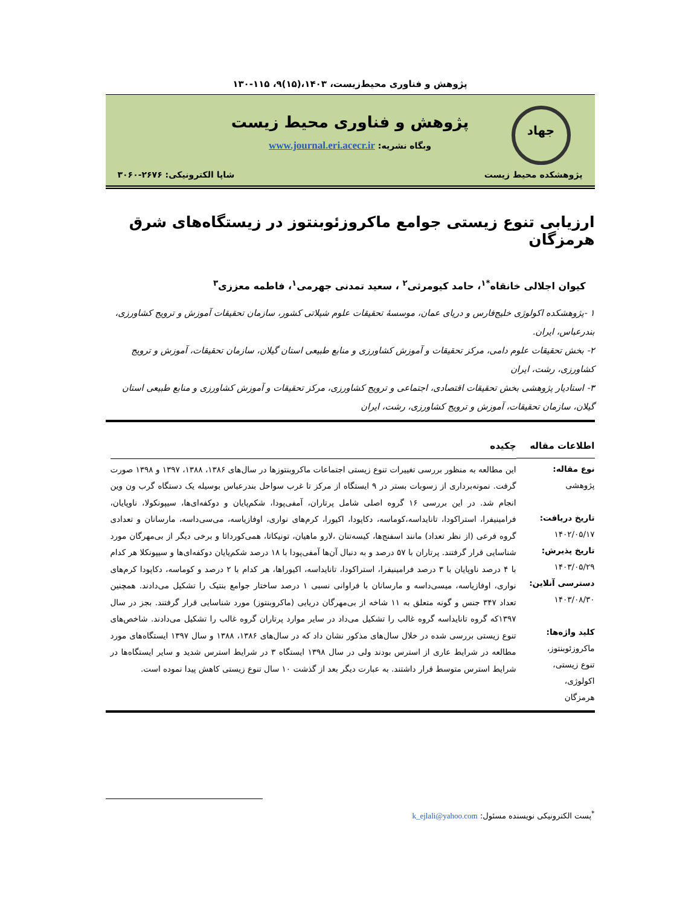پژوهش و فناوری محیط‌زیست، ۱۴۰۳،(۱۵)۹، ۱۱۵-۱۳۰
جهاد
پژوهش و فناوری محیط زیست
وبگاه نشریه: www.journal.eri.acecr.ir
پژوهشکده محیط زیست شاپا الکترونیکی: ۲۶۷۶-۳۰۶۰
ارزیابی تنوع زیستی جوامع ماکروزئوبنتوز در زیستگاه‌های شرق هرمزگان
کیوان اجلالی خانقاه<sup>*۱</sup>، حامد کیومرثی<sup>۲</sup> ، سعید تمدنی جهرمی<sup>۱</sup>، فاطمه معززی<sup>۳</sup>
۱ -پژوهشکده اکولوژی خلیج‌فارس و دریای عمان، موسسهٔ تحقیقات علوم شیلاتی کشور، سازمان تحقیقات آموزش و ترویج کشاورزی، بندرعباس، ایران.
۲- بخش تحقیقات علوم دامی، مرکز تحقیقات و آموزش کشاورزی و منابع طبیعی استان گیلان، سازمان تحقیقات، آموزش و ترویج کشاورزی، رشت، ایران
۳- استادیار پژوهشی بخش تحقیقات اقتصادی، اجتماعی و ترویج کشاورزی، مرکز تحقیقات و آموزش کشاورزی و منابع طبیعی استان گیلان، سازمان تحقیقات، آموزش و ترویج کشاورزی، رشت، ایران
اطلاعات مقاله
نوع مقاله:
پژوهشی
تاریخ دریافت:
۱۴۰۲/۰۵/۱۷
تاریخ پذیرش:
۱۴۰۳/۰۵/۲۹
دسترسی آنلاین:
۱۴۰۳/۰۸/۳۰
کلید واژه‌ها:
ماکروزئوبنتوز،
تنوع زیستی،
اکولوژی،
هرمزگان
چکیده
این مطالعه به منظور بررسی تغییرات تنوع زیستی اجتماعات ماکروبنتوزها در سال‌های ۱۳۸۶، ۱۳۸۸، ۱۳۹۷ و ۱۳۹۸ صورت گرفت. نمونه‌برداری از زسوبات بستر در ۹ ایستگاه از مرکز تا غرب سواحل بندرعباس بوسیله یک دستگاه گرب ون وین انجام شد. در این بررسی ۱۶ گروه اصلی شامل پرتاران، آمفی‌پودا، شکم‌پایان و دوکفه‌ای‌ها، سیپونکولا، ناوپایان، فرامینیفرا، استراکودا، تانایداسه،کوماسه، دکاپودا، اکیورا، کرم‌های نواری، اوفازیاسه، می‌سی‌داسه، مارسانان و تعدادی گروه فرعی (از نظر تعداد) مانند اسفنج‌ها، کیسه‌تنان ،لارو ماهیان، تونیکاتا، همی‌کورداتا و برخی دیگر از بی‌مهرگان مورد شناسایی قرار گرفتند. پرتاران با ۵۷ درصد و به دنبال آن‌ها آمفی‌پودا با ۱۸ درصد شکم‌پایان دوکفه‌ای‌ها و سیپونکلا هر کدام با ۴ درصد ناوپایان با ۳ درصد فرامینیفرا، استراکودا، تانایداسه، اکیوراها، هر کدام با ۲ درصد و کوماسه، دکاپودا کرم‌های نواری، اوفازیاسه، میسی‌داسه و مارسانان با فراوانی نسبی ۱ درصد ساختار جوامع بنتیک را تشکیل می‌دادند. همچنین تعداد ۳۴۷ جنس و گونه متعلق به ۱۱ شاخه از بی‌مهرگان دریایی (ماکروبنتوز) مورد شناسایی قرار گرفتند. بجز در سال ۱۳۹۷که گروه تانایداسه گروه غالب را تشکیل می‌داد در سایر موارد پرتاران گروه غالب را تشکیل می‌دادند. شاخص‌های تنوع زیستی بررسی شده در خلال سال‌های مذکور نشان داد که در سال‌های ۱۳۸۶، ۱۳۸۸ و سال ۱۳۹۷ ایستگاه‌های مورد مطالعه در شرایط عاری از استرس بودند ولی در سال ۱۳۹۸ ایستگاه ۳ در شرایط استرس شدید و سایر ایستگاه‌ها در شرایط استرس متوسط قرار داشتند. به عبارت دیگر بعد از گذشت ۱۰ سال تنوع زیستی کاهش پیدا نموده است.
<sup>*</sup> پست الکترونیکی نویسنده مسئول: k_ejlali@yahoo.com